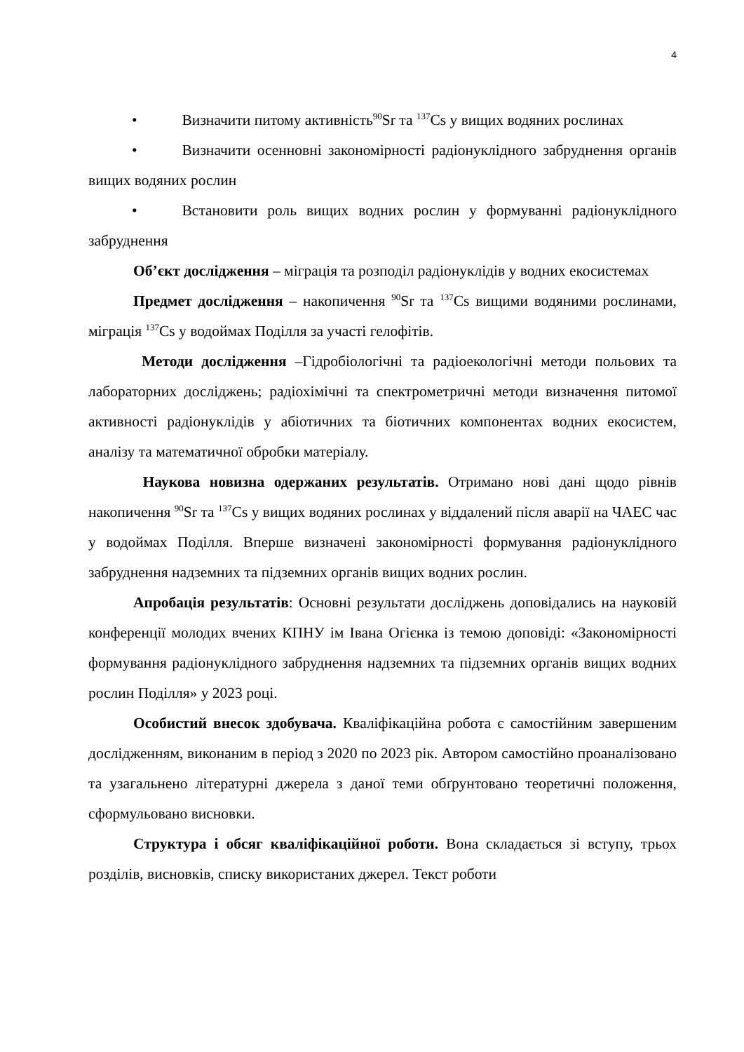4
• Визначити питому активність<sup>90</sup>Sr та <sup>137</sup>Cs у вищих водяних рослинах
• Визначити осенновні закономірності радіонуклідного забруднення органів вищих водяних рослин
• Встановити роль вищих водних рослин у формуванні радіонуклідного забруднення
Об’єкт дослідження – міграція та розподіл радіонуклідів у водних екосистемах
Предмет дослідження – накопичення <sup>90</sup>Sr та <sup>137</sup>Cs вищими водяними рослинами, міграція <sup>137</sup>Cs у водоймах Поділля за участі гелофітів.
Методи дослідження –Гідробіологічні та радіоекологічні методи польових та лабораторних досліджень; радіохімічні та спектрометричні методи визначення питомої активності радіонуклідів у абіотичних та біотичних компонентах водних екосистем, аналізу та математичної обробки матеріалу.
Наукова новизна одержаних результатів. Отримано нові дані щодо рівнів накопичення <sup>90</sup>Sr та <sup>137</sup>Cs у вищих водяних рослинах у віддалений після аварії на ЧАЕС час у водоймах Поділля. Вперше визначені закономірності формування радіонуклідного забруднення надземних та підземних органів вищих водних рослин.
Апробація результатів: Основні результати досліджень доповідались на науковій конференції молодих вчених КПНУ ім Івана Огієнка із темою доповіді: «Закономірності формування радіонуклідного забруднення надземних та підземних органів вищих водних рослин Поділля» у 2023 році.
Особистий внесок здобувача. Кваліфікаційна робота є самостійним завершеним дослідженням, виконаним в період з 2020 по 2023 рік. Автором самостійно проаналізовано та узагальнено літературні джерела з даної теми обґрунтовано теоретичні положення, сформульовано висновки.
Структура і обсяг кваліфікаційної роботи. Вона складається зі вступу, трьох розділів, висновків, списку використаних джерел. Текст роботи